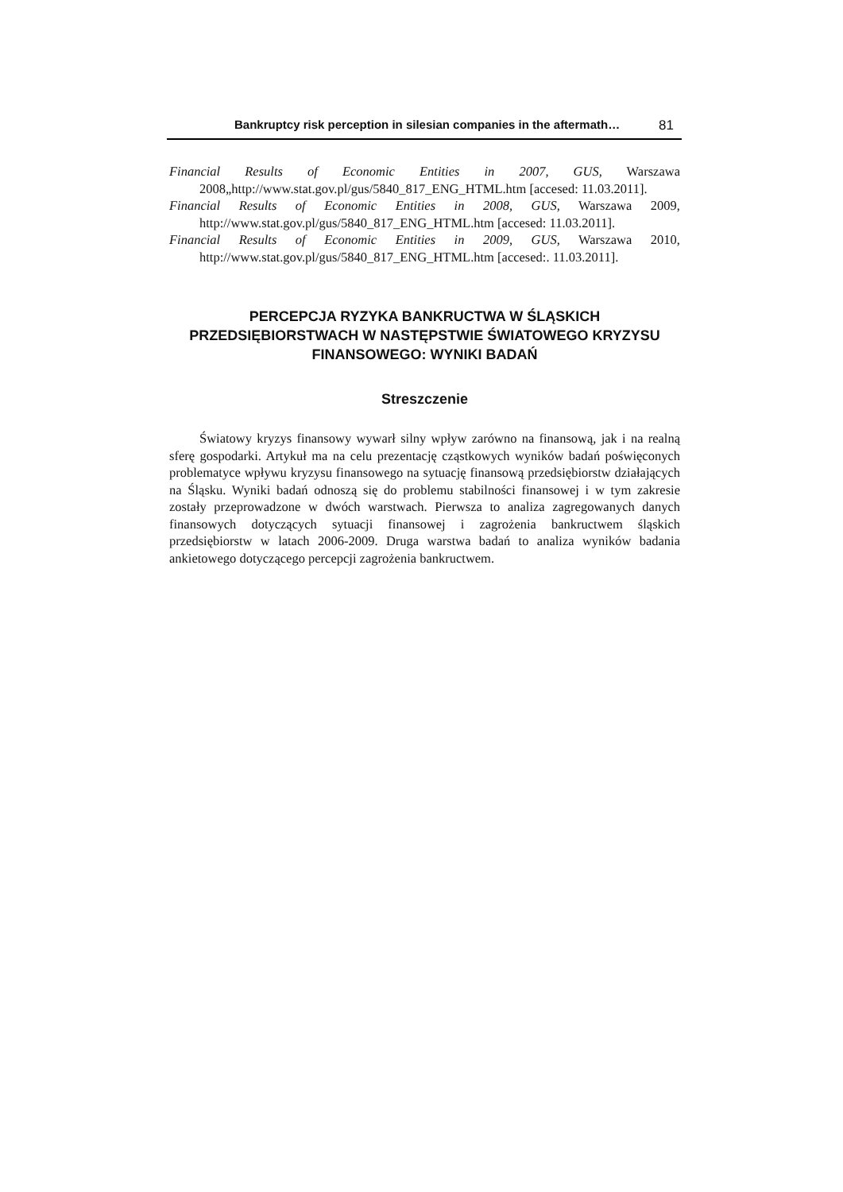Bankruptcy risk perception in silesian companies in the aftermath… 81
Financial Results of Economic Entities in 2007, GUS, Warszawa
2008„http://www.stat.gov.pl/gus/5840_817_ENG_HTML.htm [accesed: 11.03.2011].
Financial Results of Economic Entities in 2008, GUS, Warszawa 2009,
http://www.stat.gov.pl/gus/5840_817_ENG_HTML.htm [accesed: 11.03.2011].
Financial Results of Economic Entities in 2009, GUS, Warszawa 2010,
http://www.stat.gov.pl/gus/5840_817_ENG_HTML.htm [accesed:. 11.03.2011].
PERCEPCJA RYZYKA BANKRUCTWA W ŚLĄSKICH
PRZEDSIĘBIORSTWACH W NASTĘPSTWIE ŚWIATOWEGO KRYZYSU
FINANSOWEGO: WYNIKI BADAŃ
Streszczenie
Światowy kryzys finansowy wywarł silny wpływ zarówno na finansową, jak i na realną sferę gospodarki. Artykuł ma na celu prezentację cząstkowych wyników badań poświęconych problematyce wpływu kryzysu finansowego na sytuację finansową przedsiębiorstw działających na Śląsku. Wyniki badań odnoszą się do problemu stabilności finansowej i w tym zakresie zostały przeprowadzone w dwóch warstwach. Pierwsza to analiza zagregowanych danych finansowych dotyczących sytuacji finansowej i zagrożenia bankructwem śląskich przedsiębiorstw w latach 2006-2009. Druga warstwa badań to analiza wyników badania ankietowego dotyczącego percepcji zagrożenia bankructwem.